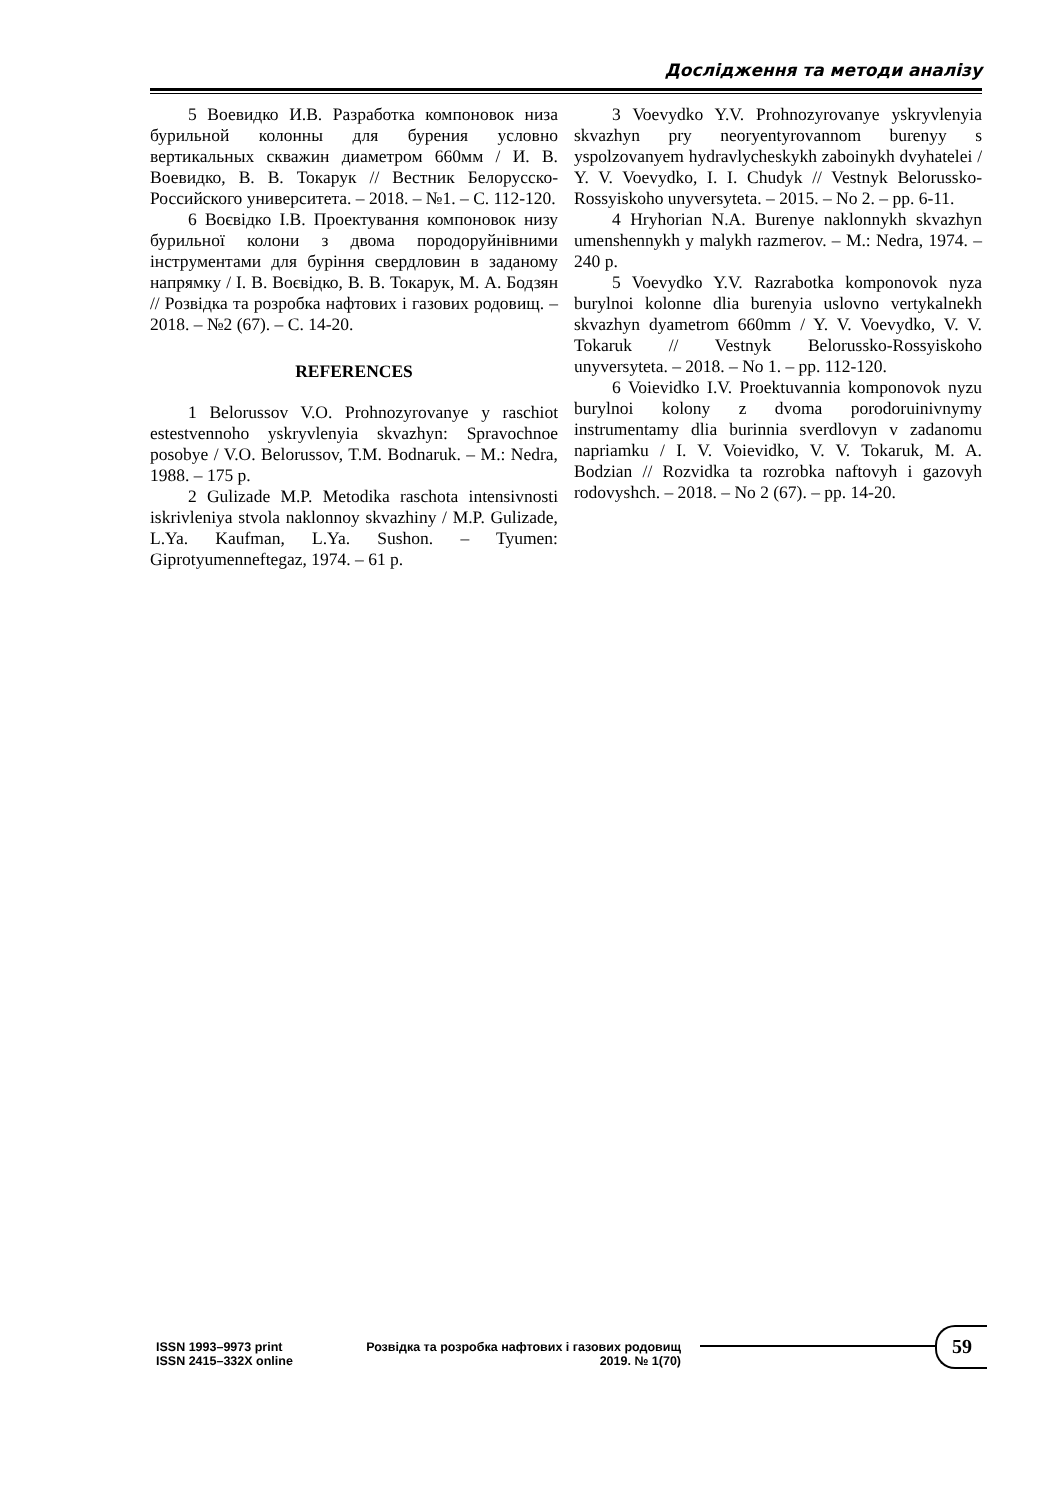Дослідження та методи аналізу
5 Воевидко И.В. Разработка компоновок низа бурильной колонны для бурения условно вертикальных скважин диаметром 660мм / И. В. Воевидко, В. В. Токарук // Вестник Белорусско-Российского университета. – 2018. – №1. – С. 112-120.
6 Воєвідко І.В. Проектування компоновок низу бурильної колони з двома породоруйнівними інструментами для буріння свердловин в заданому напрямку / І. В. Воєвідко, В. В. Токарук, М. А. Бодзян // Розвідка та розробка нафтових і газових родовищ. – 2018. – №2 (67). – С. 14-20.
REFERENCES
1 Belorussov V.O. Prohnozyrovanye y raschiot estestvennoho yskryvlenyia skvazhyn: Spravochnoe posobye / V.O. Belorussov, T.M. Bodnaruk. – M.: Nedra, 1988. – 175 p.
2 Gulizade M.P. Metodika raschota intensivnosti iskrivleniya stvola naklonnoy skvazhiny / M.P. Gulizade, L.Ya. Kaufman, L.Ya. Sushon. – Tyumen: Giprotyumenneftegaz, 1974. – 61 p.
3 Voevydko Y.V. Prohnozyrovanye yskryvlenyia skvazhyn pry neoryentyrovannom burenyy s yspolzovanyem hydravlycheskykh zaboinykh dvyhatelei / Y. V. Voevydko, I. I. Chudyk // Vestnyk Belorussko-Rossyiskoho unyversyteta. – 2015. – No 2. – pp. 6-11.
4 Hryhorian N.A. Burenye naklonnykh skvazhyn umenshennykh y malykh razmerov. – M.: Nedra, 1974. – 240 p.
5 Voevydko Y.V. Razrabotka komponovok nyza burylnoi kolonne dlia burenyia uslovno vertykalnekh skvazhyn dyametrom 660mm / Y. V. Voevydko, V. V. Tokaruk // Vestnyk Belorussko-Rossyiskoho unyversyteta. – 2018. – No 1. – pp. 112-120.
6 Voievidko I.V. Proektuvannia komponovok nyzu burylnoi kolony z dvoma porodoruinivnymy instrumentamy dlia burinnia sverdlovyn v zadanomu napriamku / I. V. Voievidko, V. V. Tokaruk, M. A. Bodzian // Rozvidka ta rozrobka naftovyh i gazovyh rodovyshch. – 2018. – No 2 (67). – pp. 14-20.
ISSN 1993–9973 print
ISSN 2415–332X online
Розвідка та розробка нафтових і газових родовищ
2019. № 1(70)
59